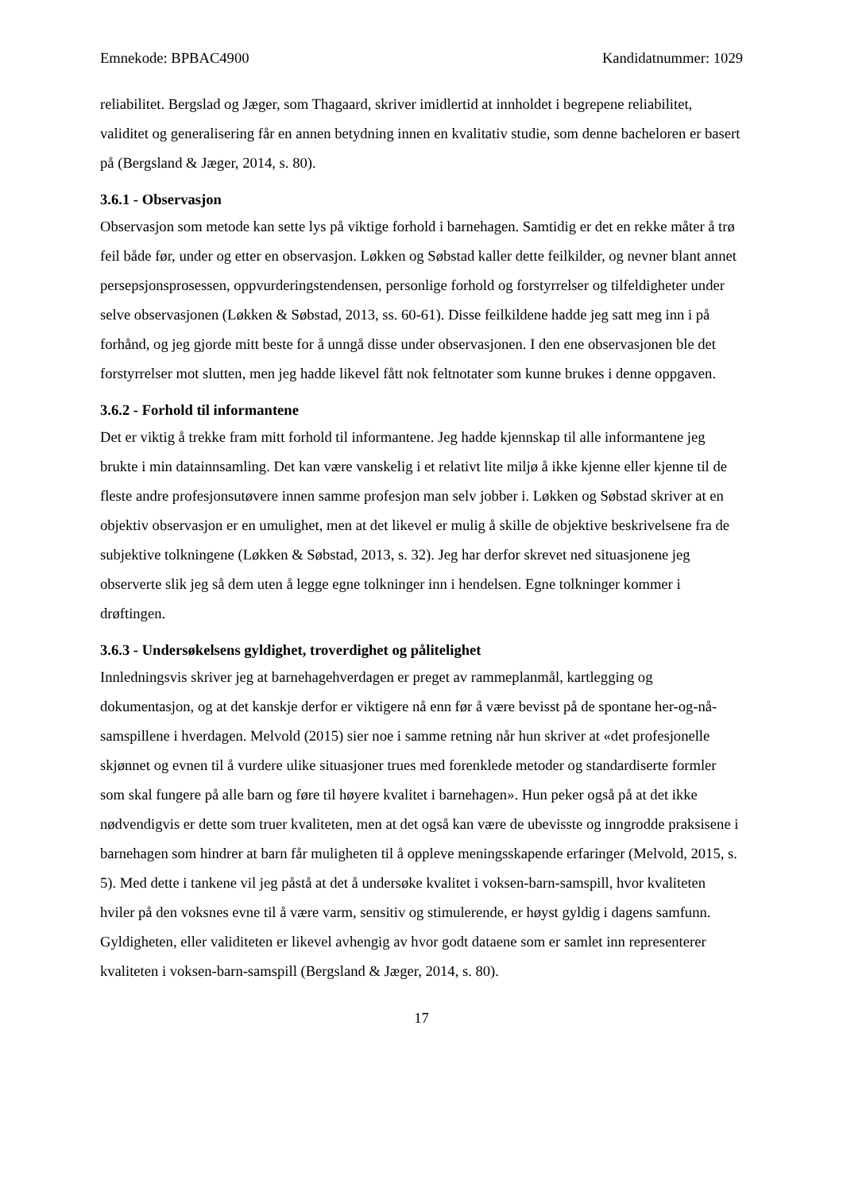Emnekode: BPBAC4900 Kandidatnummer: 1029
reliabilitet. Bergslad og Jæger, som Thagaard, skriver imidlertid at innholdet i begrepene reliabilitet, validitet og generalisering får en annen betydning innen en kvalitativ studie, som denne bacheloren er basert på (Bergsland & Jæger, 2014, s. 80).
3.6.1 - Observasjon
Observasjon som metode kan sette lys på viktige forhold i barnehagen. Samtidig er det en rekke måter å trø feil både før, under og etter en observasjon. Løkken og Søbstad kaller dette feilkilder, og nevner blant annet persepsjonsprosessen, oppvurderingstendensen, personlige forhold og forstyrrelser og tilfeldigheter under selve observasjonen (Løkken & Søbstad, 2013, ss. 60-61). Disse feilkildene hadde jeg satt meg inn i på forhånd, og jeg gjorde mitt beste for å unngå disse under observasjonen. I den ene observasjonen ble det forstyrrelser mot slutten, men jeg hadde likevel fått nok feltnotater som kunne brukes i denne oppgaven.
3.6.2 - Forhold til informantene
Det er viktig å trekke fram mitt forhold til informantene. Jeg hadde kjennskap til alle informantene jeg brukte i min datainnsamling. Det kan være vanskelig i et relativt lite miljø å ikke kjenne eller kjenne til de fleste andre profesjonsutøvere innen samme profesjon man selv jobber i. Løkken og Søbstad skriver at en objektiv observasjon er en umulighet, men at det likevel er mulig å skille de objektive beskrivelsene fra de subjektive tolkningene (Løkken & Søbstad, 2013, s. 32). Jeg har derfor skrevet ned situasjonene jeg observerte slik jeg så dem uten å legge egne tolkninger inn i hendelsen. Egne tolkninger kommer i drøftingen.
3.6.3 - Undersøkelsens gyldighet, troverdighet og pålitelighet
Innledningsvis skriver jeg at barnehagehverdagen er preget av rammeplanmål, kartlegging og dokumentasjon, og at det kanskje derfor er viktigere nå enn før å være bevisst på de spontane her-og-nå-samspillene i hverdagen. Melvold (2015) sier noe i samme retning når hun skriver at «det profesjonelle skjønnet og evnen til å vurdere ulike situasjoner trues med forenklede metoder og standardiserte formler som skal fungere på alle barn og føre til høyere kvalitet i barnehagen». Hun peker også på at det ikke nødvendigvis er dette som truer kvaliteten, men at det også kan være de ubevisste og inngrodde praksisene i barnehagen som hindrer at barn får muligheten til å oppleve meningsskapende erfaringer (Melvold, 2015, s. 5). Med dette i tankene vil jeg påstå at det å undersøke kvalitet i voksen-barn-samspill, hvor kvaliteten hviler på den voksnes evne til å være varm, sensitiv og stimulerende, er høyst gyldig i dagens samfunn. Gyldigheten, eller validiteten er likevel avhengig av hvor godt dataene som er samlet inn representerer kvaliteten i voksen-barn-samspill (Bergsland & Jæger, 2014, s. 80).
17